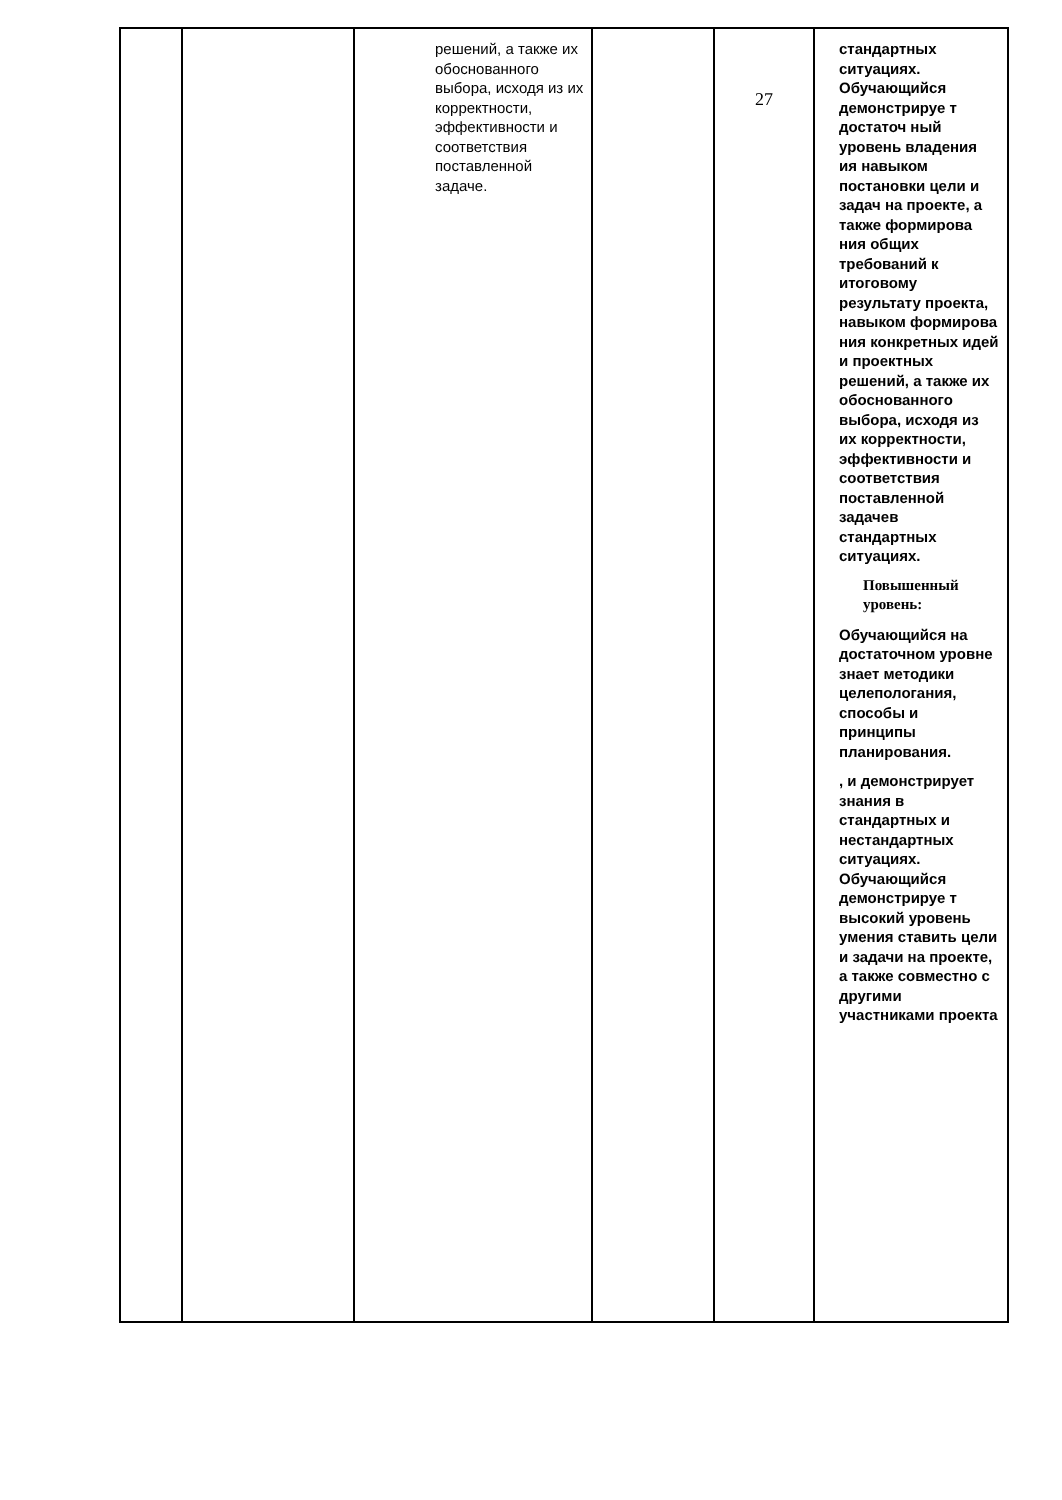| | | решений, а также их обоснованного выбора, исходя из их корректности, эффективности и соответствия поставленной задаче. | | 27 | стандартных ситуациях. Обучающийся демонстрируе т достаточ ный уровень владения ия навыком постановки цели и задач на проекте, а также формирова ния общих требований к итоговому результату проекта, навыком формирова ния конкретных идей и проектных решений, а также их обоснованного выбора, исходя из их корректности, эффективности и соответствия поставленной задачев стандартных ситуациях. Повышенный уровень: Обучающийся на достаточном уровне знает методики целепологания, способы и принципы планирования. , и демонстрирует знания в стандартных и нестандартных ситуациях. Обучающийся демонстрируе т высокий уровень умения ставить цели и задачи на проекте, а также совместно с другими участниками проекта |